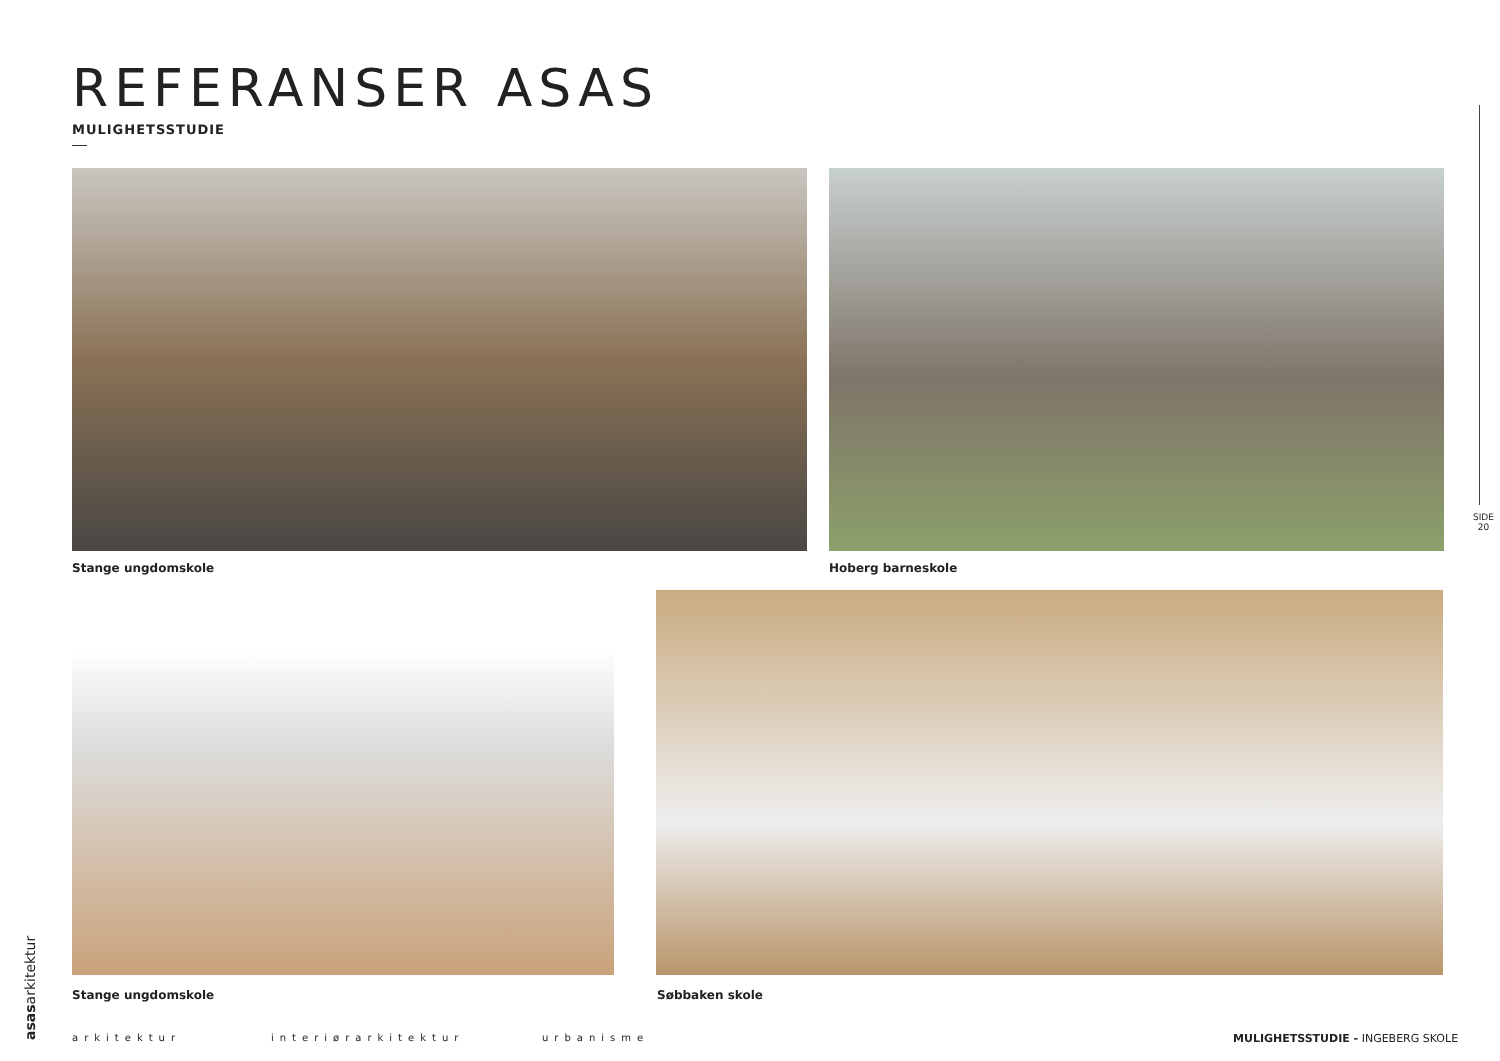REFERANSER ASAS
MULIGHETSSTUDIE
Stange ungdomskole Hoberg barneskole
Stange ungdomskole Søbbaken skole
SIDE
20
asasarkitektur
arkitektur interiørarkitektur urbanisme
MULIGHETSSTUDIE - INGEBERG SKOLE